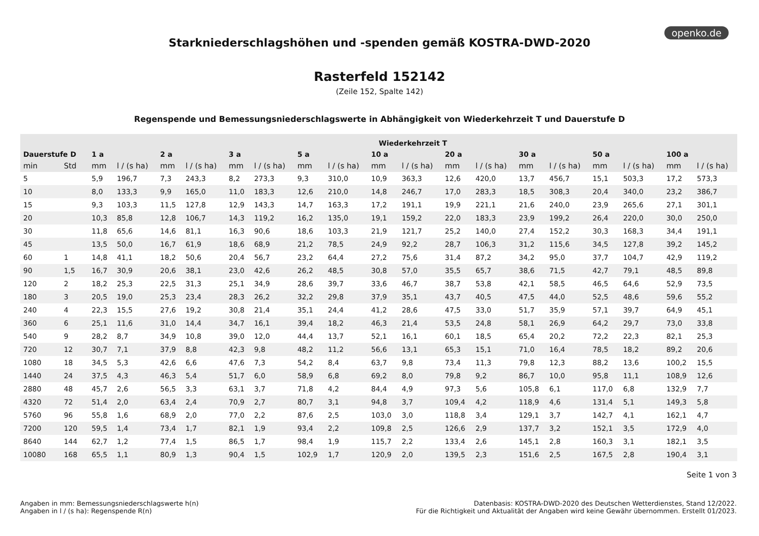openko.de
Starkniederschlagshöhen und -spenden gemäß KOSTRA-DWD-2020
Rasterfeld 152142
(Zeile 152, Spalte 142)
Regenspende und Bemessungsniederschlagswerte in Abhängigkeit von Wiederkehrzeit T und Dauerstufe D
| | | Wiederkehrzeit T | | | | | | | | | | | | | | | | | |
| --- | --- | --- | --- | --- | --- | --- | --- | --- | --- | --- | --- | --- | --- | --- | --- | --- | --- | --- | --- |
| Dauerstufe D | | 1 a | | 2 a | | 3 a | | 5 a | | 10 a | | 20 a | | 30 a | | 50 a | | 100 a | |
| min | Std | mm | l / (s ha) | mm | l / (s ha) | mm | l / (s ha) | mm | l / (s ha) | mm | l / (s ha) | mm | l / (s ha) | mm | l / (s ha) | mm | l / (s ha) | mm | l / (s ha) |
| 5 | | 5,9 | 196,7 | 7,3 | 243,3 | 8,2 | 273,3 | 9,3 | 310,0 | 10,9 | 363,3 | 12,6 | 420,0 | 13,7 | 456,7 | 15,1 | 503,3 | 17,2 | 573,3 |
| 10 | | 8,0 | 133,3 | 9,9 | 165,0 | 11,0 | 183,3 | 12,6 | 210,0 | 14,8 | 246,7 | 17,0 | 283,3 | 18,5 | 308,3 | 20,4 | 340,0 | 23,2 | 386,7 |
| 15 | | 9,3 | 103,3 | 11,5 | 127,8 | 12,9 | 143,3 | 14,7 | 163,3 | 17,2 | 191,1 | 19,9 | 221,1 | 21,6 | 240,0 | 23,9 | 265,6 | 27,1 | 301,1 |
| 20 | | 10,3 | 85,8 | 12,8 | 106,7 | 14,3 | 119,2 | 16,2 | 135,0 | 19,1 | 159,2 | 22,0 | 183,3 | 23,9 | 199,2 | 26,4 | 220,0 | 30,0 | 250,0 |
| 30 | | 11,8 | 65,6 | 14,6 | 81,1 | 16,3 | 90,6 | 18,6 | 103,3 | 21,9 | 121,7 | 25,2 | 140,0 | 27,4 | 152,2 | 30,3 | 168,3 | 34,4 | 191,1 |
| 45 | | 13,5 | 50,0 | 16,7 | 61,9 | 18,6 | 68,9 | 21,2 | 78,5 | 24,9 | 92,2 | 28,7 | 106,3 | 31,2 | 115,6 | 34,5 | 127,8 | 39,2 | 145,2 |
| 60 | 1 | 14,8 | 41,1 | 18,2 | 50,6 | 20,4 | 56,7 | 23,2 | 64,4 | 27,2 | 75,6 | 31,4 | 87,2 | 34,2 | 95,0 | 37,7 | 104,7 | 42,9 | 119,2 |
| 90 | 1,5 | 16,7 | 30,9 | 20,6 | 38,1 | 23,0 | 42,6 | 26,2 | 48,5 | 30,8 | 57,0 | 35,5 | 65,7 | 38,6 | 71,5 | 42,7 | 79,1 | 48,5 | 89,8 |
| 120 | 2 | 18,2 | 25,3 | 22,5 | 31,3 | 25,1 | 34,9 | 28,6 | 39,7 | 33,6 | 46,7 | 38,7 | 53,8 | 42,1 | 58,5 | 46,5 | 64,6 | 52,9 | 73,5 |
| 180 | 3 | 20,5 | 19,0 | 25,3 | 23,4 | 28,3 | 26,2 | 32,2 | 29,8 | 37,9 | 35,1 | 43,7 | 40,5 | 47,5 | 44,0 | 52,5 | 48,6 | 59,6 | 55,2 |
| 240 | 4 | 22,3 | 15,5 | 27,6 | 19,2 | 30,8 | 21,4 | 35,1 | 24,4 | 41,2 | 28,6 | 47,5 | 33,0 | 51,7 | 35,9 | 57,1 | 39,7 | 64,9 | 45,1 |
| 360 | 6 | 25,1 | 11,6 | 31,0 | 14,4 | 34,7 | 16,1 | 39,4 | 18,2 | 46,3 | 21,4 | 53,5 | 24,8 | 58,1 | 26,9 | 64,2 | 29,7 | 73,0 | 33,8 |
| 540 | 9 | 28,2 | 8,7 | 34,9 | 10,8 | 39,0 | 12,0 | 44,4 | 13,7 | 52,1 | 16,1 | 60,1 | 18,5 | 65,4 | 20,2 | 72,2 | 22,3 | 82,1 | 25,3 |
| 720 | 12 | 30,7 | 7,1 | 37,9 | 8,8 | 42,3 | 9,8 | 48,2 | 11,2 | 56,6 | 13,1 | 65,3 | 15,1 | 71,0 | 16,4 | 78,5 | 18,2 | 89,2 | 20,6 |
| 1080 | 18 | 34,5 | 5,3 | 42,6 | 6,6 | 47,6 | 7,3 | 54,2 | 8,4 | 63,7 | 9,8 | 73,4 | 11,3 | 79,8 | 12,3 | 88,2 | 13,6 | 100,2 | 15,5 |
| 1440 | 24 | 37,5 | 4,3 | 46,3 | 5,4 | 51,7 | 6,0 | 58,9 | 6,8 | 69,2 | 8,0 | 79,8 | 9,2 | 86,7 | 10,0 | 95,8 | 11,1 | 108,9 | 12,6 |
| 2880 | 48 | 45,7 | 2,6 | 56,5 | 3,3 | 63,1 | 3,7 | 71,8 | 4,2 | 84,4 | 4,9 | 97,3 | 5,6 | 105,8 | 6,1 | 117,0 | 6,8 | 132,9 | 7,7 |
| 4320 | 72 | 51,4 | 2,0 | 63,4 | 2,4 | 70,9 | 2,7 | 80,7 | 3,1 | 94,8 | 3,7 | 109,4 | 4,2 | 118,9 | 4,6 | 131,4 | 5,1 | 149,3 | 5,8 |
| 5760 | 96 | 55,8 | 1,6 | 68,9 | 2,0 | 77,0 | 2,2 | 87,6 | 2,5 | 103,0 | 3,0 | 118,8 | 3,4 | 129,1 | 3,7 | 142,7 | 4,1 | 162,1 | 4,7 |
| 7200 | 120 | 59,5 | 1,4 | 73,4 | 1,7 | 82,1 | 1,9 | 93,4 | 2,2 | 109,8 | 2,5 | 126,6 | 2,9 | 137,7 | 3,2 | 152,1 | 3,5 | 172,9 | 4,0 |
| 8640 | 144 | 62,7 | 1,2 | 77,4 | 1,5 | 86,5 | 1,7 | 98,4 | 1,9 | 115,7 | 2,2 | 133,4 | 2,6 | 145,1 | 2,8 | 160,3 | 3,1 | 182,1 | 3,5 |
| 10080 | 168 | 65,5 | 1,1 | 80,9 | 1,3 | 90,4 | 1,5 | 102,9 | 1,7 | 120,9 | 2,0 | 139,5 | 2,3 | 151,6 | 2,5 | 167,5 | 2,8 | 190,4 | 3,1 |
Seite 1 von 3
Angaben in mm: Bemessungsniederschlagswerte h(n)
Angaben in l / (s ha): Regenspende R(n)
Datenbasis: KOSTRA-DWD-2020 des Deutschen Wetterdienstes, Stand 12/2022.
Für die Richtigkeit und Aktualität der Angaben wird keine Gewähr übernommen. Erstellt 01/2023.